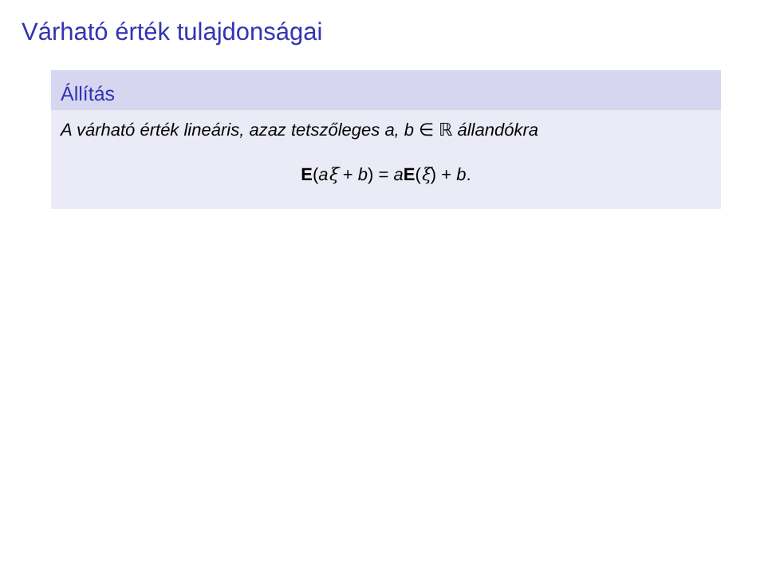Várható érték tulajdonságai
Állítás
A várható érték lineáris, azaz tetszőleges a, b ∈ ℝ állandókra
E(aξ + b) = aE(ξ) + b.